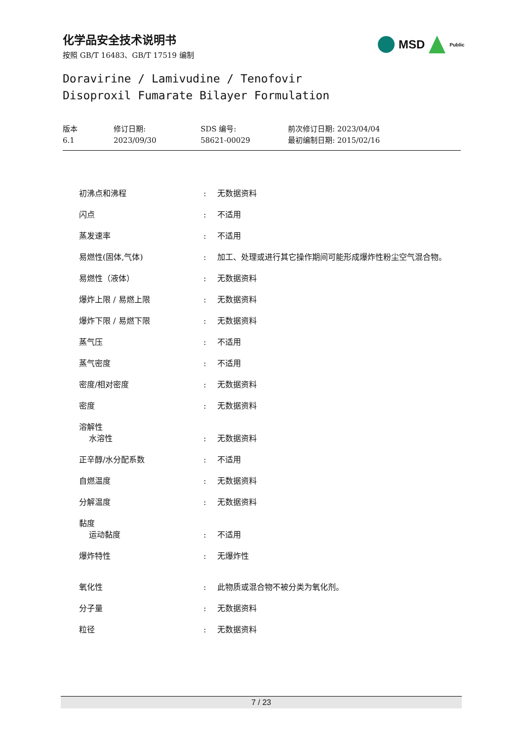化学品安全技术说明书
按照 GB/T 16483、GB/T 17519 编制
MSD
Public
Doravirine / Lamivudine / Tenofovir
Disoproxil Fumarate Bilayer Formulation
版本
6.1
修订日期:
2023/09/30
SDS 编号:
58621-00029
前次修订日期: 2023/04/04
最初编制日期: 2015/02/16
| 初沸点和沸程 | : | 无数据资料 |
| 闪点 | : | 不适用 |
| 蒸发速率 | : | 不适用 |
| 易燃性(固体,气体) | : | 加工、处理或进行其它操作期间可能形成爆炸性粉尘空气混合物。 |
| 易燃性（液体） | : | 无数据资料 |
| 爆炸上限 / 易燃上限 | : | 无数据资料 |
| 爆炸下限 / 易燃下限 | : | 无数据资料 |
| 蒸气压 | : | 不适用 |
| 蒸气密度 | : | 不适用 |
| 密度/相对密度 | : | 无数据资料 |
| 密度 | : | 无数据资料 |
| 溶解性 水溶性 | : | 无数据资料 |
| 正辛醇/水分配系数 | : | 不适用 |
| 自燃温度 | : | 无数据资料 |
| 分解温度 | : | 无数据资料 |
| 黏度 运动黏度 | : | 不适用 |
| 爆炸特性 | : | 无爆炸性 |
| 氧化性 | : | 此物质或混合物不被分类为氧化剂。 |
| 分子量 | : | 无数据资料 |
| 粒径 | : | 无数据资料 |
7 / 23